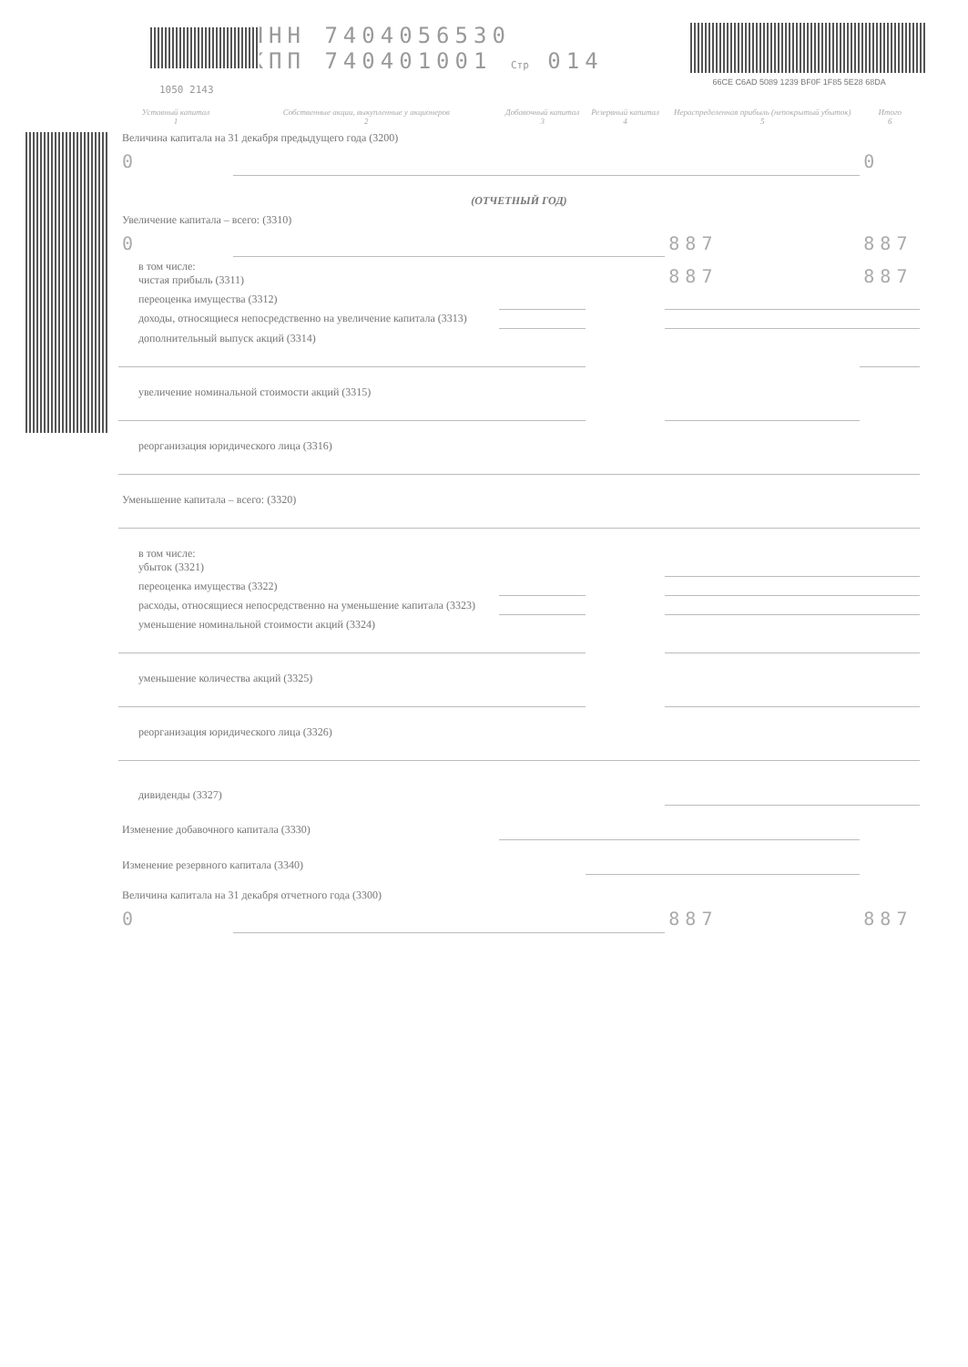1050 2143
ИНН 7404056530
КПП 740401001 Стр 014
66CE C6AD 5089 1239 BF0F 1F85 5E28 68DA
| Уставный капитал 1 | Собственные акции, выкупленные у акционеров 2 | Добавочный капитал 3 | Резервный капитал 4 | Нераспределенная прибыль (непокрытый убыток) 5 | Итого 6 |
| --- | --- | --- | --- | --- | --- |
| Величина капитала на 31 декабря предыдущего года (3200) | | | | | |
| 0 | | | | | 0 |
| (ОТЧЕТНЫЙ ГОД) | | | | | |
| Увеличение капитала – всего: (3310) | | | | | |
| 0 | | | | 887 | 887 |
| в том числе: чистая прибыль (3311) | | | | 887 | 887 |
| переоценка имущества (3312) | | | | | |
| доходы, относящиеся непосредственно на увеличение капитала (3313) | | | | | |
| дополнительный выпуск акций (3314) | | | | | |
| увеличение номинальной стоимости акций (3315) | | | | | |
| реорганизация юридического лица (3316) | | | | | |
| Уменьшение капитала – всего: (3320) | | | | | |
| в том числе: убыток (3321) | | | | | |
| переоценка имущества (3322) | | | | | |
| расходы, относящиеся непосредственно на уменьшение капитала (3323) | | | | | |
| уменьшение номинальной стоимости акций (3324) | | | | | |
| уменьшение количества акций (3325) | | | | | |
| реорганизация юридического лица (3326) | | | | | |
| дивиденды (3327) | | | | | |
| Изменение добавочного капитала (3330) | | | | | |
| Изменение резервного капитала (3340) | | | | | |
| Величина капитала на 31 декабря отчетного года (3300) | | | | | |
| 0 | | | | 887 | 887 |